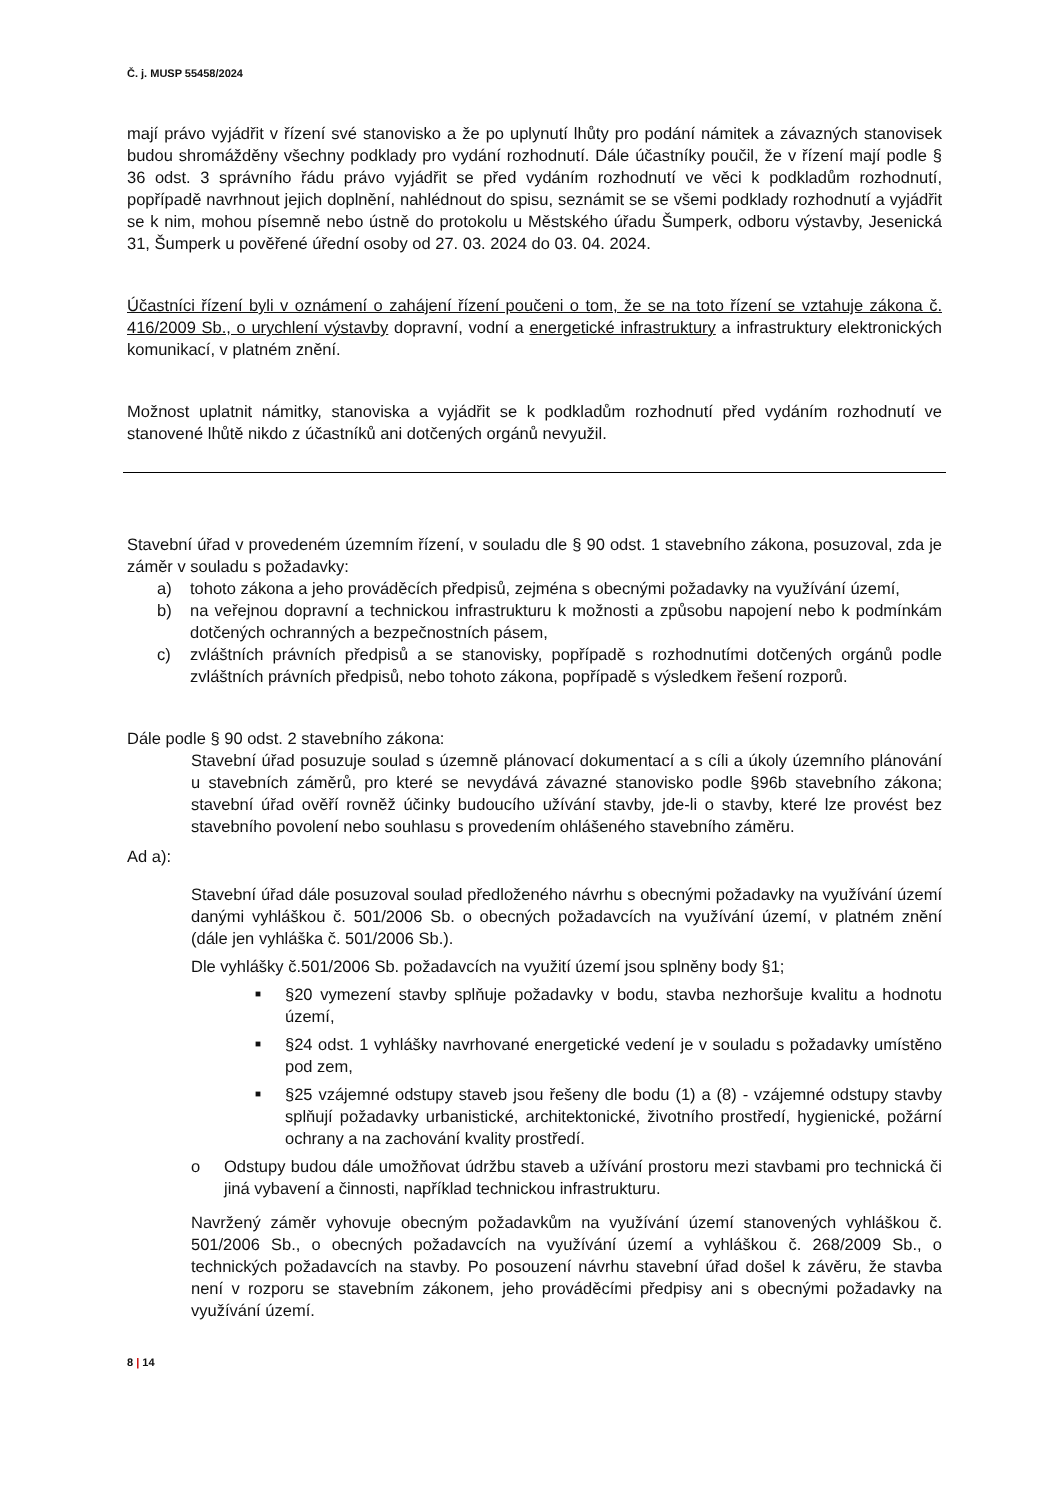Č. j. MUSP 55458/2024
mají právo vyjádřit v řízení své stanovisko a že po uplynutí lhůty pro podání námitek a závazných stanovisek budou shromážděny všechny podklady pro vydání rozhodnutí. Dále účastníky poučil, že v řízení mají podle § 36 odst. 3 správního řádu právo vyjádřit se před vydáním rozhodnutí ve věci k podkladům rozhodnutí, popřípadě navrhnout jejich doplnění, nahlédnout do spisu, seznámit se se všemi podklady rozhodnutí a vyjádřit se k nim, mohou písemně nebo ústně do protokolu u Městského úřadu Šumperk, odboru výstavby, Jesenická 31, Šumperk u pověřené úřední osoby od 27. 03. 2024 do 03. 04. 2024.
Účastníci řízení byli v oznámení o zahájení řízení poučeni o tom, že se na toto řízení se vztahuje zákona č. 416/2009 Sb., o urychlení výstavby dopravní, vodní a energetické infrastruktury a infrastruktury elektronických komunikací, v platném znění.
Možnost uplatnit námitky, stanoviska a vyjádřit se k podkladům rozhodnutí před vydáním rozhodnutí ve stanovené lhůtě nikdo z účastníků ani dotčených orgánů nevyužil.
Stavební úřad v provedeném územním řízení, v souladu dle § 90 odst. 1 stavebního zákona, posuzoval, zda je záměr v souladu s požadavky:
a) tohoto zákona a jeho prováděcích předpisů, zejména s obecnými požadavky na využívání území,
b) na veřejnou dopravní a technickou infrastrukturu k možnosti a způsobu napojení nebo k podmínkám dotčených ochranných a bezpečnostních pásem,
c) zvláštních právních předpisů a se stanovisky, popřípadě s rozhodnutími dotčených orgánů podle zvláštních právních předpisů, nebo tohoto zákona, popřípadě s výsledkem řešení rozporů.
Dále podle § 90 odst. 2 stavebního zákona:
Stavební úřad posuzuje soulad s územně plánovací dokumentací a s cíli a úkoly územního plánování u stavebních záměrů, pro které se nevydává závazné stanovisko podle §96b stavebního zákona; stavební úřad ověří rovněž účinky budoucího užívání stavby, jde-li o stavby, které lze provést bez stavebního povolení nebo souhlasu s provedením ohlášeného stavebního záměru.
Ad a):
Stavební úřad dále posuzoval soulad předloženého návrhu s obecnými požadavky na využívání území danými vyhláškou č. 501/2006 Sb. o obecných požadavcích na využívání území, v platném znění (dále jen vyhláška č. 501/2006 Sb.).
Dle vyhlášky č.501/2006 Sb. požadavcích na využití území jsou splněny body §1;
■
§20 vymezení stavby splňuje požadavky v bodu, stavba nezhoršuje kvalitu a hodnotu území,
■
§24 odst. 1 vyhlášky navrhované energetické vedení je v souladu s požadavky umístěno pod zem,
■
§25 vzájemné odstupy staveb jsou řešeny dle bodu (1) a (8) - vzájemné odstupy stavby splňují požadavky urbanistické, architektonické, životního prostředí, hygienické, požární ochrany a na zachování kvality prostředí.
o Odstupy budou dále umožňovat údržbu staveb a užívání prostoru mezi stavbami pro technická či jiná vybavení a činnosti, například technickou infrastrukturu.
Navržený záměr vyhovuje obecným požadavkům na využívání území stanovených vyhláškou č. 501/2006 Sb., o obecných požadavcích na využívání území a vyhláškou č. 268/2009 Sb., o technických požadavcích na stavby. Po posouzení návrhu stavební úřad došel k závěru, že stavba není v rozporu se stavebním zákonem, jeho prováděcími předpisy ani s obecnými požadavky na využívání území.
8 | 14